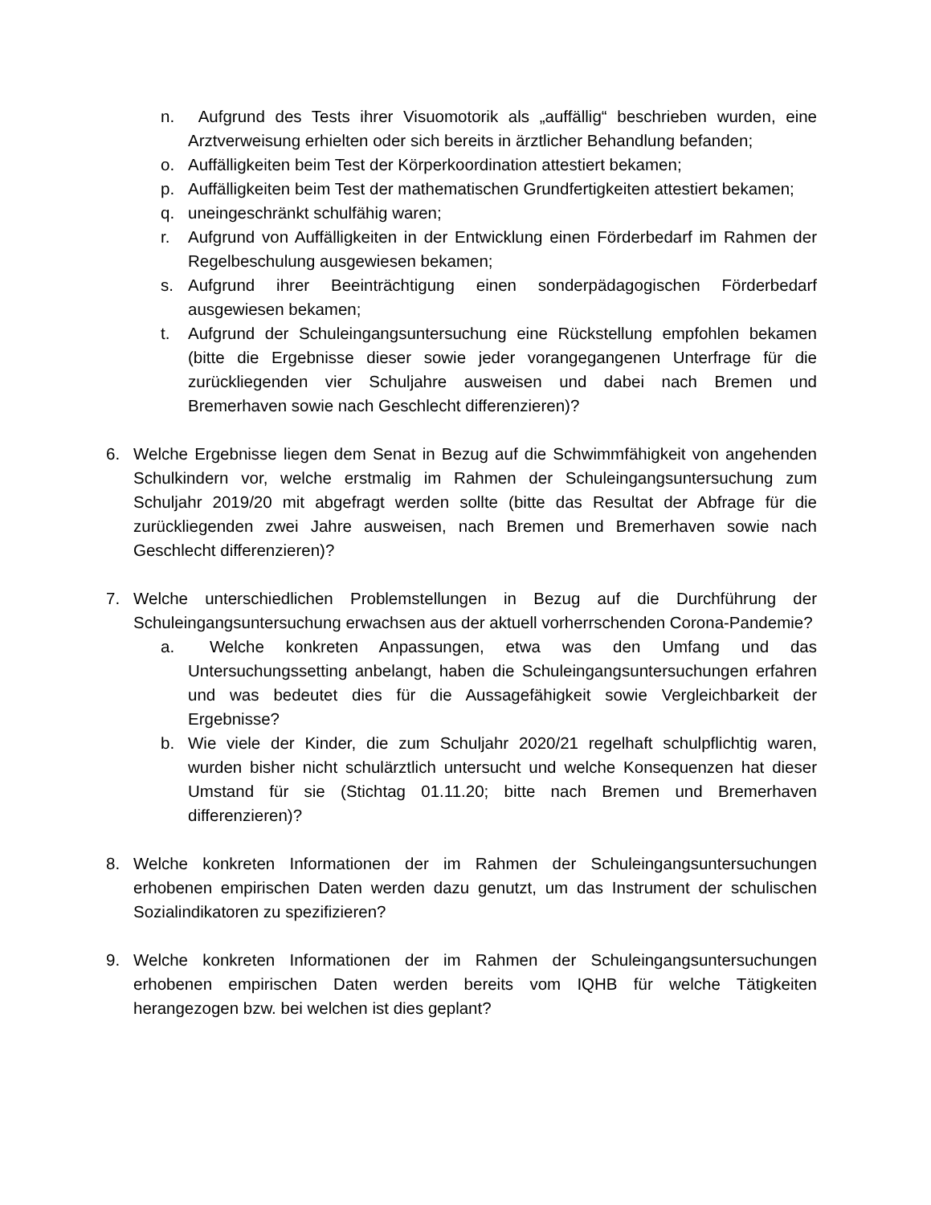n. Aufgrund des Tests ihrer Visuomotorik als „auffällig“ beschrieben wurden, eine Arztverweisung erhielten oder sich bereits in ärztlicher Behandlung befanden;
o. Auffälligkeiten beim Test der Körperkoordination attestiert bekamen;
p. Auffälligkeiten beim Test der mathematischen Grundfertigkeiten attestiert bekamen;
q. uneingeschränkt schulfähig waren;
r. Aufgrund von Auffälligkeiten in der Entwicklung einen Förderbedarf im Rahmen der Regelbeschulung ausgewiesen bekamen;
s. Aufgrund ihrer Beeinträchtigung einen sonderpädagogischen Förderbedarf ausgewiesen bekamen;
t. Aufgrund der Schuleingangsuntersuchung eine Rückstellung empfohlen bekamen (bitte die Ergebnisse dieser sowie jeder vorangegangenen Unterfrage für die zurückliegenden vier Schuljahre ausweisen und dabei nach Bremen und Bremerhaven sowie nach Geschlecht differenzieren)?
6. Welche Ergebnisse liegen dem Senat in Bezug auf die Schwimmfähigkeit von angehenden Schulkindern vor, welche erstmalig im Rahmen der Schuleingangsuntersuchung zum Schuljahr 2019/20 mit abgefragt werden sollte (bitte das Resultat der Abfrage für die zurückliegenden zwei Jahre ausweisen, nach Bremen und Bremerhaven sowie nach Geschlecht differenzieren)?
7. Welche unterschiedlichen Problemstellungen in Bezug auf die Durchführung der Schuleingangsuntersuchung erwachsen aus der aktuell vorherrschenden Corona-Pandemie?
a. Welche konkreten Anpassungen, etwa was den Umfang und das Untersuchungssetting anbelangt, haben die Schuleingangsuntersuchungen erfahren und was bedeutet dies für die Aussagefähigkeit sowie Vergleichbarkeit der Ergebnisse?
b. Wie viele der Kinder, die zum Schuljahr 2020/21 regelhaft schulpflichtig waren, wurden bisher nicht schulärztlich untersucht und welche Konsequenzen hat dieser Umstand für sie (Stichtag 01.11.20; bitte nach Bremen und Bremerhaven differenzieren)?
8. Welche konkreten Informationen der im Rahmen der Schuleingangsuntersuchungen erhobenen empirischen Daten werden dazu genutzt, um das Instrument der schulischen Sozialindikatoren zu spezifizieren?
9. Welche konkreten Informationen der im Rahmen der Schuleingangsuntersuchungen erhobenen empirischen Daten werden bereits vom IQHB für welche Tätigkeiten herangezogen bzw. bei welchen ist dies geplant?